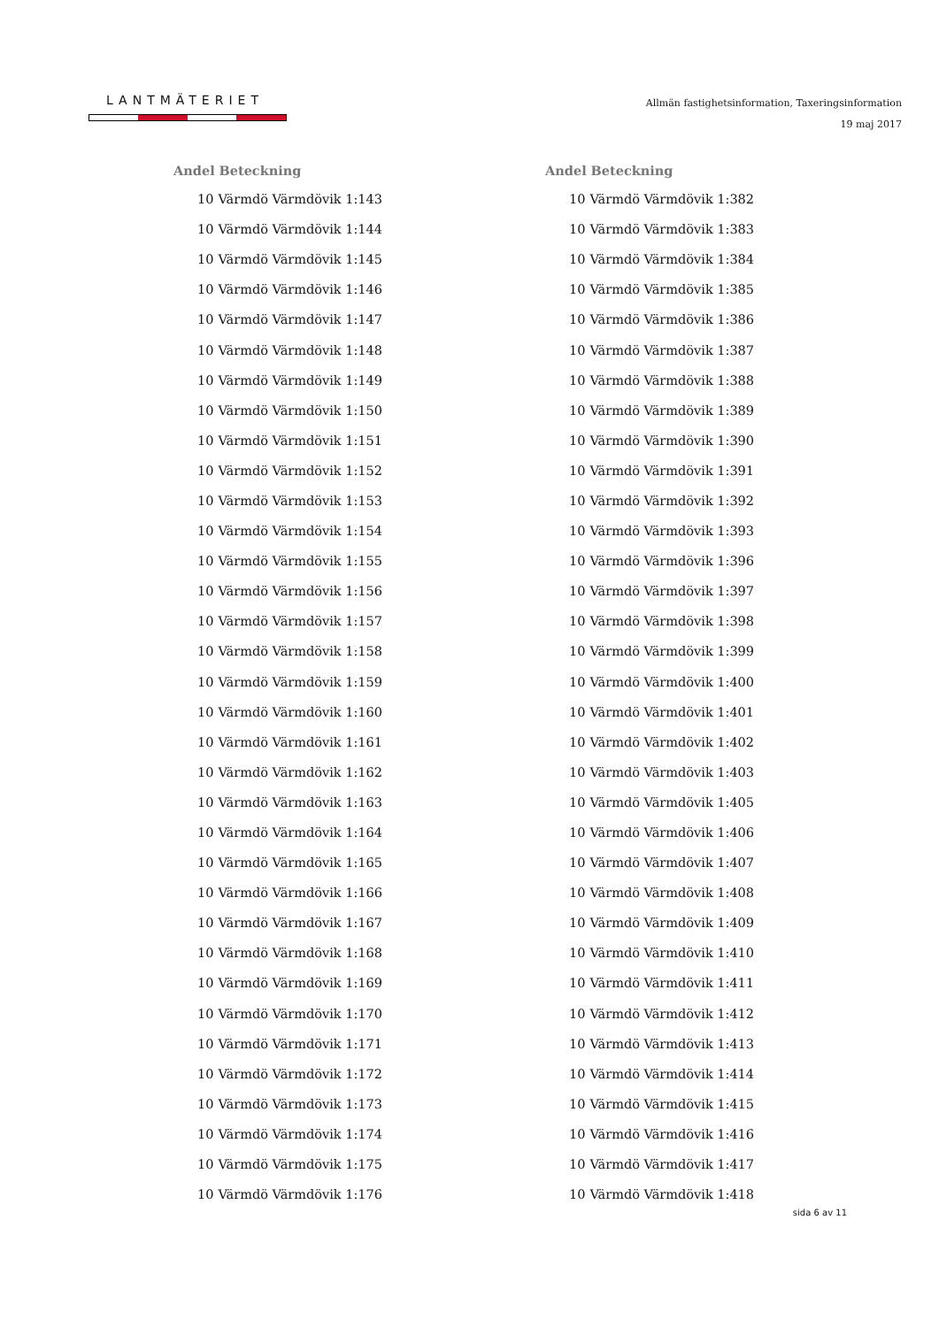LANTMÄTERIET
Allmän fastighetsinformation, Taxeringsinformation
19 maj 2017
| Andel | Beteckning |
| --- | --- |
| 10 | Värmdö Värmdövik 1:143 |
| 10 | Värmdö Värmdövik 1:144 |
| 10 | Värmdö Värmdövik 1:145 |
| 10 | Värmdö Värmdövik 1:146 |
| 10 | Värmdö Värmdövik 1:147 |
| 10 | Värmdö Värmdövik 1:148 |
| 10 | Värmdö Värmdövik 1:149 |
| 10 | Värmdö Värmdövik 1:150 |
| 10 | Värmdö Värmdövik 1:151 |
| 10 | Värmdö Värmdövik 1:152 |
| 10 | Värmdö Värmdövik 1:153 |
| 10 | Värmdö Värmdövik 1:154 |
| 10 | Värmdö Värmdövik 1:155 |
| 10 | Värmdö Värmdövik 1:156 |
| 10 | Värmdö Värmdövik 1:157 |
| 10 | Värmdö Värmdövik 1:158 |
| 10 | Värmdö Värmdövik 1:159 |
| 10 | Värmdö Värmdövik 1:160 |
| 10 | Värmdö Värmdövik 1:161 |
| 10 | Värmdö Värmdövik 1:162 |
| 10 | Värmdö Värmdövik 1:163 |
| 10 | Värmdö Värmdövik 1:164 |
| 10 | Värmdö Värmdövik 1:165 |
| 10 | Värmdö Värmdövik 1:166 |
| 10 | Värmdö Värmdövik 1:167 |
| 10 | Värmdö Värmdövik 1:168 |
| 10 | Värmdö Värmdövik 1:169 |
| 10 | Värmdö Värmdövik 1:170 |
| 10 | Värmdö Värmdövik 1:171 |
| 10 | Värmdö Värmdövik 1:172 |
| 10 | Värmdö Värmdövik 1:173 |
| 10 | Värmdö Värmdövik 1:174 |
| 10 | Värmdö Värmdövik 1:175 |
| 10 | Värmdö Värmdövik 1:176 |
| Andel | Beteckning |
| --- | --- |
| 10 | Värmdö Värmdövik 1:382 |
| 10 | Värmdö Värmdövik 1:383 |
| 10 | Värmdö Värmdövik 1:384 |
| 10 | Värmdö Värmdövik 1:385 |
| 10 | Värmdö Värmdövik 1:386 |
| 10 | Värmdö Värmdövik 1:387 |
| 10 | Värmdö Värmdövik 1:388 |
| 10 | Värmdö Värmdövik 1:389 |
| 10 | Värmdö Värmdövik 1:390 |
| 10 | Värmdö Värmdövik 1:391 |
| 10 | Värmdö Värmdövik 1:392 |
| 10 | Värmdö Värmdövik 1:393 |
| 10 | Värmdö Värmdövik 1:396 |
| 10 | Värmdö Värmdövik 1:397 |
| 10 | Värmdö Värmdövik 1:398 |
| 10 | Värmdö Värmdövik 1:399 |
| 10 | Värmdö Värmdövik 1:400 |
| 10 | Värmdö Värmdövik 1:401 |
| 10 | Värmdö Värmdövik 1:402 |
| 10 | Värmdö Värmdövik 1:403 |
| 10 | Värmdö Värmdövik 1:405 |
| 10 | Värmdö Värmdövik 1:406 |
| 10 | Värmdö Värmdövik 1:407 |
| 10 | Värmdö Värmdövik 1:408 |
| 10 | Värmdö Värmdövik 1:409 |
| 10 | Värmdö Värmdövik 1:410 |
| 10 | Värmdö Värmdövik 1:411 |
| 10 | Värmdö Värmdövik 1:412 |
| 10 | Värmdö Värmdövik 1:413 |
| 10 | Värmdö Värmdövik 1:414 |
| 10 | Värmdö Värmdövik 1:415 |
| 10 | Värmdö Värmdövik 1:416 |
| 10 | Värmdö Värmdövik 1:417 |
| 10 | Värmdö Värmdövik 1:418 |
sida 6 av 11